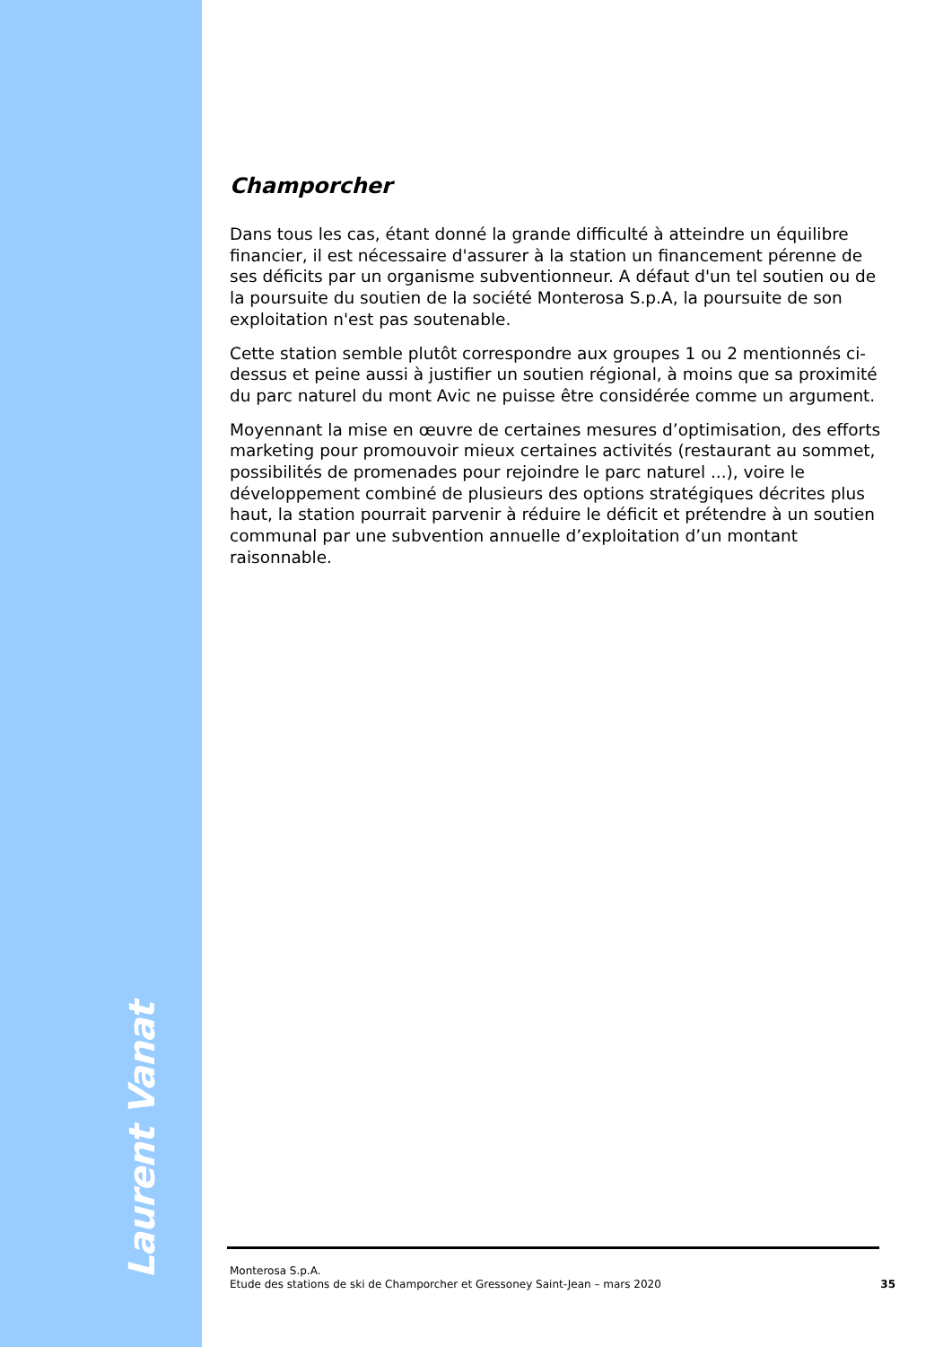Laurent Vanat
Champorcher
Dans tous les cas, étant donné la grande difficulté à atteindre un équilibre financier, il est nécessaire d'assurer à la station un financement pérenne de ses déficits par un organisme subventionneur. A défaut d'un tel soutien ou de la poursuite du soutien de la société Monterosa S.p.A, la poursuite de son exploitation n'est pas soutenable.
Cette station semble plutôt correspondre aux groupes 1 ou 2 mentionnés ci-dessus et peine aussi à justifier un soutien régional, à moins que sa proximité du parc naturel du mont Avic ne puisse être considérée comme un argument.
Moyennant la mise en œuvre de certaines mesures d’optimisation, des efforts marketing pour promouvoir mieux certaines activités (restaurant au sommet, possibilités de promenades pour rejoindre le parc naturel ...), voire le développement combiné de plusieurs des options stratégiques décrites plus haut, la station pourrait parvenir à réduire le déficit et prétendre à un soutien communal par une subvention annuelle d’exploitation d’un montant raisonnable.
Monterosa S.p.A.
Etude des stations de ski de Champorcher et Gressoney Saint-Jean – mars 2020 35